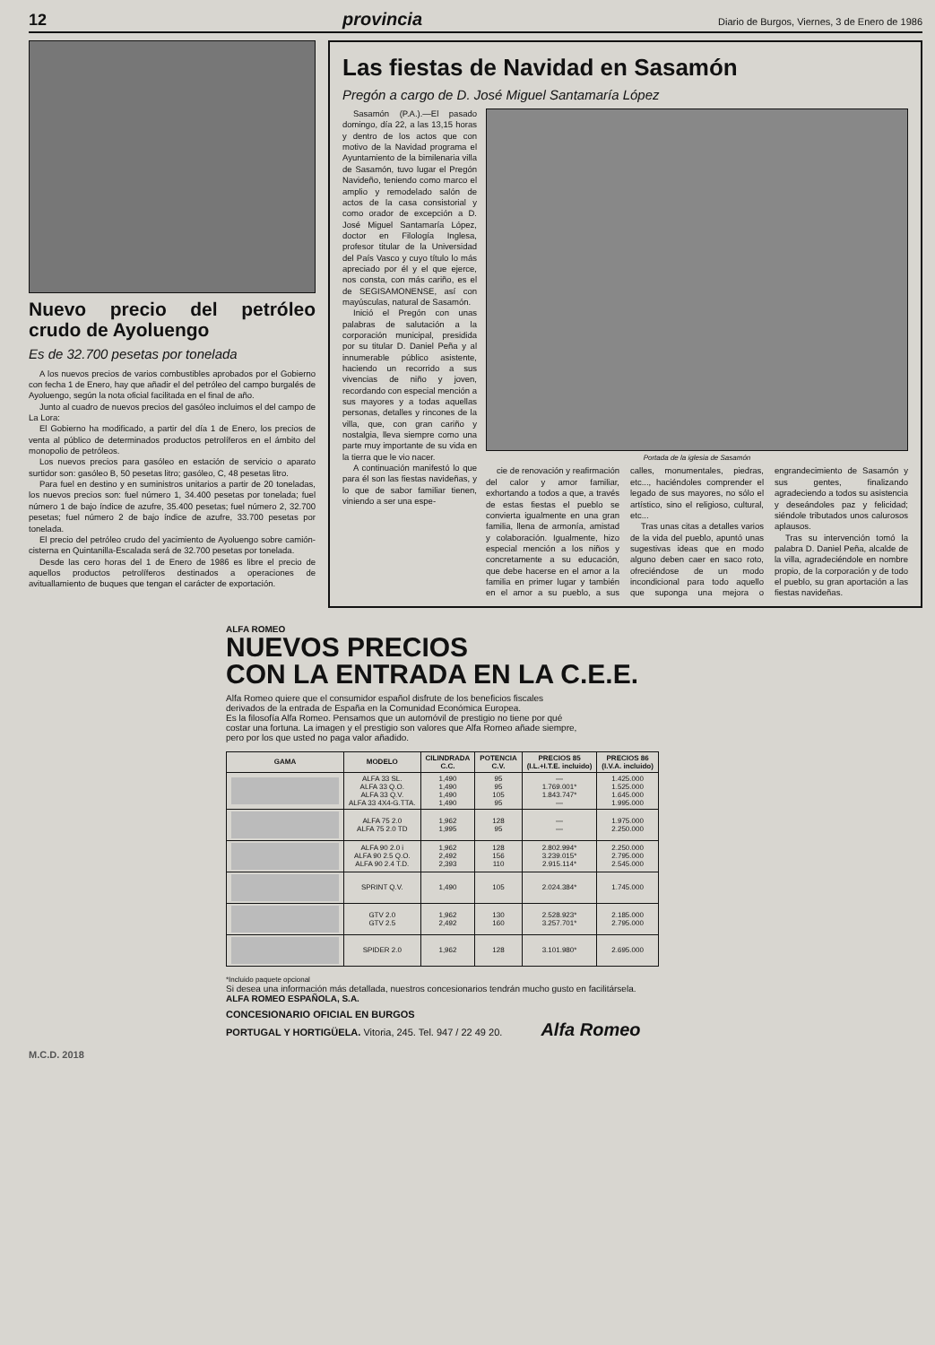12 provincia Diario de Burgos, Viernes, 3 de Enero de 1986
Nuevo precio del petróleo crudo de Ayoluengo
Es de 32.700 pesetas por tonelada
A los nuevos precios de varios combustibles aprobados por el Gobierno con fecha 1 de Enero, hay que añadir el del petróleo del campo burgalés de Ayoluengo, según la nota oficial facilitada en el final de año.
Junto al cuadro de nuevos precios del gasóleo incluimos el del campo de La Lora:
El Gobierno ha modificado, a partir del día 1 de Enero, los precios de venta al público de determinados productos petrolíferos en el ámbito del monopolio de petróleos.
Los nuevos precios para gasóleo en estación de servicio o aparato surtidor son: gasóleo B, 50 pesetas litro; gasóleo, C, 48 pesetas litro.
Para fuel en destino y en suministros unitarios a partir de 20 toneladas, los nuevos precios son: fuel número 1, 34.400 pesetas por tonelada; fuel número 1 de bajo índice de azufre, 35.400 pesetas; fuel número 2, 32.700 pesetas; fuel número 2 de bajo índice de azufre, 33.700 pesetas por tonelada.
El precio del petróleo crudo del yacimiento de Ayoluengo sobre camión-cisterna en Quintanilla-Escalada será de 32.700 pesetas por tonelada.
Desde las cero horas del 1 de Enero de 1986 es libre el precio de aquellos productos petrolíferos destinados a operaciones de avituallamiento de buques que tengan el carácter de exportación.
Las fiestas de Navidad en Sasamón
Pregón a cargo de D. José Miguel Santamaría López
Sasamón (P.A.).—El pasado domingo, día 22, a las 13,15 horas y dentro de los actos que con motivo de la Navidad programa el Ayuntamiento de la bimilenaria villa de Sasamón, tuvo lugar el Pregón Navideño, teniendo como marco el amplio y remodelado salón de actos de la casa consistorial y como orador de excepción a D. José Miguel Santamaría López, doctor en Filología Inglesa, profesor titular de la Universidad del País Vasco y cuyo título lo más apreciado por él y el que ejerce, nos consta, con más cariño, es el de SEGISAMONENSE, así con mayúsculas, natural de Sasamón.
Inició el Pregón con unas palabras de salutación a la corporación municipal, presidida por su titular D. Daniel Peña y al innumerable público asistente, haciendo un recorrido a sus vivencias de niño y joven, recordando con especial mención a sus mayores y a todas aquellas personas, detalles y rincones de la villa, que, con gran cariño y nostalgia, lleva siempre como una parte muy importante de su vida en la tierra que le vio nacer.
A continuación manifestó lo que para él son las fiestas navideñas, y lo que de sabor familiar tienen, viniendo a ser una espe-
Portada de la iglesia de Sasamón
cie de renovación y reafirmación del calor y amor familiar, exhortando a todos a que, a través de estas fiestas el pueblo se convierta igualmente en una gran familia, llena de armonía, amistad y colaboración. Igualmente, hizo especial mención a los niños y concretamente a su educación, que debe hacerse en el amor a la familia en primer lugar y también en el amor a su pueblo, a sus calles, monumentales, piedras, etc..., haciéndoles comprender el legado de sus mayores, no sólo el artístico, sino el religioso, cultural, etc...
Tras unas citas a detalles varios de la vida del pueblo, apuntó unas sugestivas ideas que en modo alguno deben caer en saco roto, ofreciéndose de un modo incondicional para todo aquello que suponga una mejora o engrandecimiento de Sasamón y sus gentes, finalizando agradeciendo a todos su asistencia y deseándoles paz y felicidad; siéndole tributados unos calurosos aplausos.
Tras su intervención tomó la palabra D. Daniel Peña, alcalde de la villa, agradeciéndole en nombre propio, de la corporación y de todo el pueblo, su gran aportación a las fiestas navideñas.
ALFA ROMEO
NUEVOS PRECIOS
CON LA ENTRADA EN LA C.E.E.
Alfa Romeo quiere que el consumidor español disfrute de los beneficios fiscales derivados de la entrada de España en la Comunidad Económica Europea.
Es la filosofía Alfa Romeo. Pensamos que un automóvil de prestigio no tiene por qué costar una fortuna. La imagen y el prestigio son valores que Alfa Romeo añade siempre, pero por los que usted no paga valor añadido.
| GAMA | MODELO | CILINDRADA C.C. | POTENCIA C.V. | PRECIOS 85 (I.L.+I.T.E. incluido) | PRECIOS 86 (I.V.A. incluido) |
| --- | --- | --- | --- | --- | --- |
| | ALFA 33 SL. ALFA 33 Q.O. ALFA 33 Q.V. ALFA 33 4X4-G.TTA. | 1,490 1,490 1,490 1,490 | 95 95 105 95 | — 1.769.001* 1.843.747* — | 1.425.000 1.525.000 1.645.000 1.995.000 |
| | ALFA 75 2.0 ALFA 75 2.0 TD | 1,962 1,995 | 128 95 | — — | 1.975.000 2.250.000 |
| | ALFA 90 2.0 i ALFA 90 2.5 Q.O. ALFA 90 2.4 T.D. | 1,962 2,492 2,393 | 128 156 110 | 2.802.994* 3.239.015* 2.915.114* | 2.250.000 2.795.000 2.545.000 |
| | SPRINT Q.V. | 1,490 | 105 | 2.024.384* | 1.745.000 |
| | GTV 2.0 GTV 2.5 | 1,962 2,492 | 130 160 | 2.528.923* 3.257.701* | 2.185.000 2.795.000 |
| | SPIDER 2.0 | 1,962 | 128 | 3.101.980* | 2.695.000 |
*Incluido paquete opcional
Si desea una información más detallada, nuestros concesionarios tendrán mucho gusto en facilitársela.
ALFA ROMEO ESPAÑOLA, S.A.
CONCESIONARIO OFICIAL EN BURGOS
PORTUGAL Y HORTIGÜELA. Vitoria, 245. Tel. 947 / 22 49 20. Alfa Romeo
M.C.D. 2018